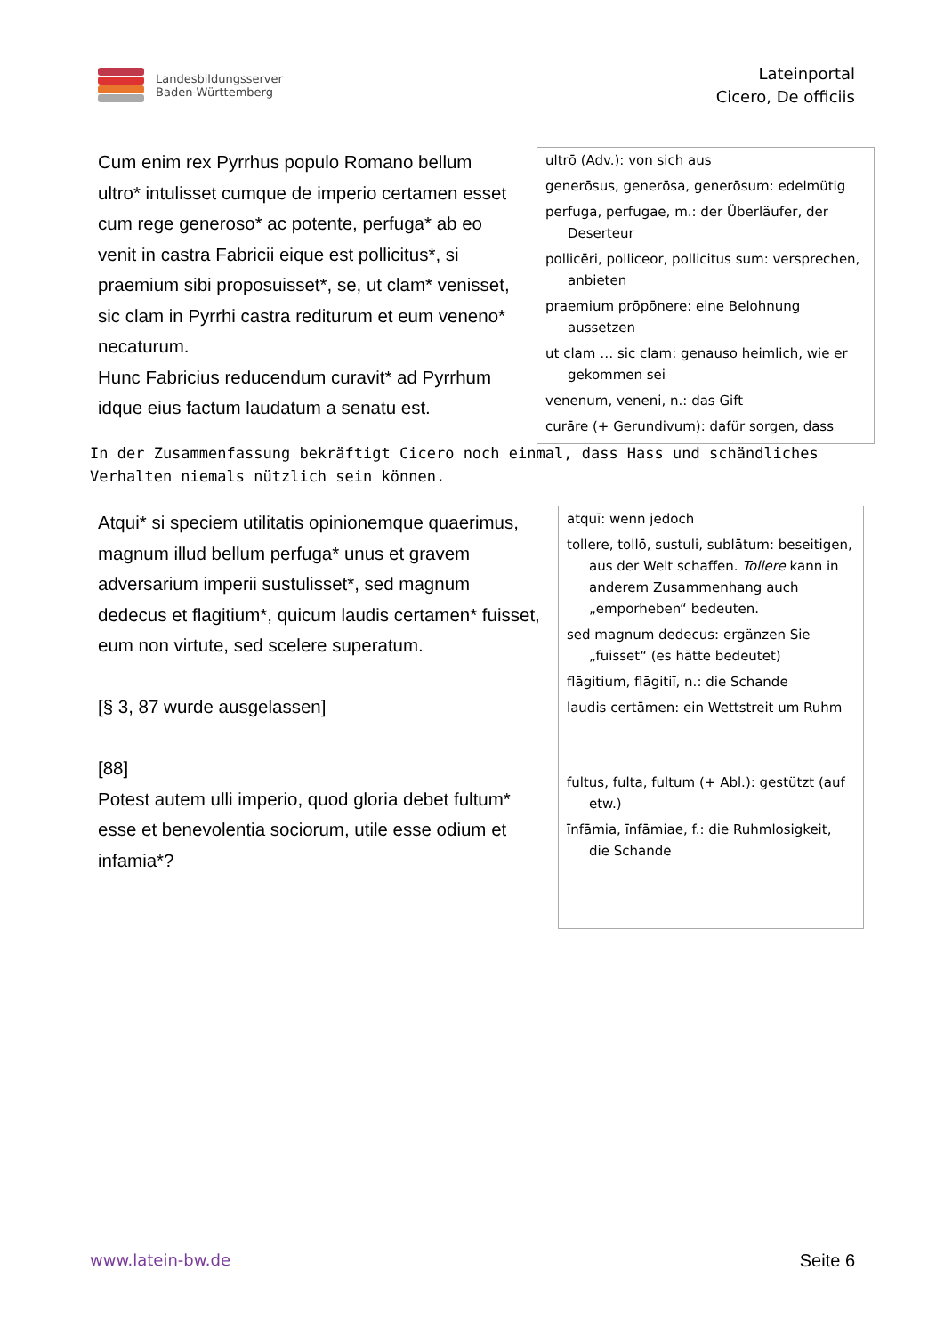Landesbildungsserver
Baden-Württemberg
Lateinportal
Cicero, De officiis
Cum enim rex Pyrrhus populo Romano bellum ultro* intulisset cumque de imperio certamen esset cum rege generoso* ac potente, perfuga* ab eo venit in castra Fabricii eique est pollicitus*, si praemium sibi proposuisset*, se, ut clam* venisset, sic clam in Pyrrhi castra rediturum et eum veneno* necaturum.
Hunc Fabricius reducendum curavit* ad Pyrrhum idque eius factum laudatum a senatu est.
ultrō (Adv.): von sich aus
generōsus, generōsa, generōsum: edelmütig
perfuga, perfugae, m.: der Überläufer, der Deserteur
pollicēri, polliceor, pollicitus sum: versprechen, anbieten
praemium prōpōnere: eine Belohnung aussetzen
ut clam … sic clam: genauso heimlich, wie er gekommen sei
venenum, veneni, n.: das Gift
curāre (+ Gerundivum): dafür sorgen, dass
In der Zusammenfassung bekräftigt Cicero noch einmal, dass Hass und schändliches Verhalten niemals nützlich sein können.
Atqui* si speciem utilitatis opinionemque quaerimus, magnum illud bellum perfuga* unus et gravem adversarium imperii sustulisset*, sed magnum dedecus et flagitium*, quicum laudis certamen* fuisset, eum non virtute, sed scelere superatum.
[§ 3, 87 wurde ausgelassen]
[88]
Potest autem ulli imperio, quod gloria debet fultum* esse et benevolentia sociorum, utile esse odium et infamia*?
atquī: wenn jedoch
tollere, tollō, sustuli, sublātum: beseitigen, aus der Welt schaffen. Tollere kann in anderem Zusammenhang auch „emporheben“ bedeuten.
sed magnum dedecus: ergänzen Sie „fuisset“ (es hätte bedeutet)
flāgitium, flāgitiī, n.: die Schande
laudis certāmen: ein Wettstreit um Ruhm
fultus, fulta, fultum (+ Abl.): gestützt (auf etw.)
īnfāmia, īnfāmiae, f.: die Ruhmlosigkeit, die Schande
www.latein-bw.de Seite 6